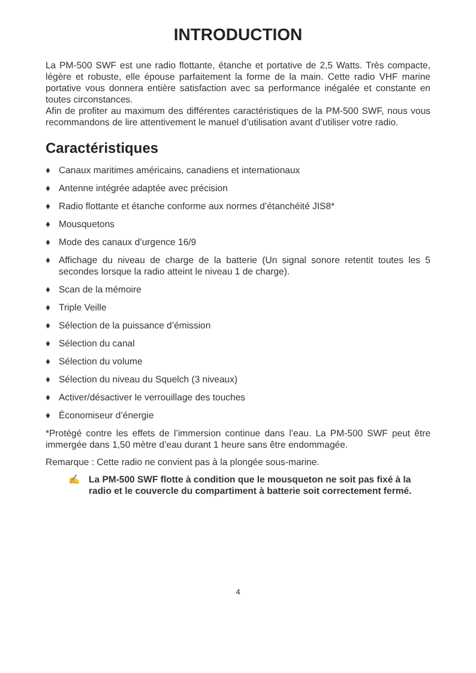INTRODUCTION
La PM-500 SWF est une radio flottante, étanche et portative de 2,5 Watts. Très compacte, légère et robuste, elle épouse parfaitement la forme de la main. Cette radio VHF marine portative vous donnera entière satisfaction avec sa performance inégalée et constante en toutes circonstances.
Afin de profiter au maximum des différentes caractéristiques de la PM-500 SWF, nous vous recommandons de lire attentivement le manuel d’utilisation avant d’utiliser votre radio.
Caractéristiques
♦ Canaux maritimes américains, canadiens et internationaux
♦ Antenne intégrée adaptée avec précision
♦ Radio flottante et étanche conforme aux normes d’étanchéité JIS8*
♦ Mousquetons
♦ Mode des canaux d’urgence 16/9
♦ Affichage du niveau de charge de la batterie (Un signal sonore retentit toutes les 5 secondes lorsque la radio atteint le niveau 1 de charge).
♦ Scan de la mémoire
♦ Triple Veille
♦ Sélection de la puissance d’émission
♦ Sélection du canal
♦ Sélection du volume
♦ Sélection du niveau du Squelch (3 niveaux)
♦ Activer/désactiver le verrouillage des touches
♦ Économiseur d’énergie
*Protégé contre les effets de l’immersion continue dans l’eau. La PM-500 SWF peut être immergée dans 1,50 mètre d’eau durant 1 heure sans être endommagée.
Remarque : Cette radio ne convient pas à la plongée sous-marine.
✍ La PM-500 SWF flotte à condition que le mousqueton ne soit pas fixé à la radio et le couvercle du compartiment à batterie soit correctement fermé.
4